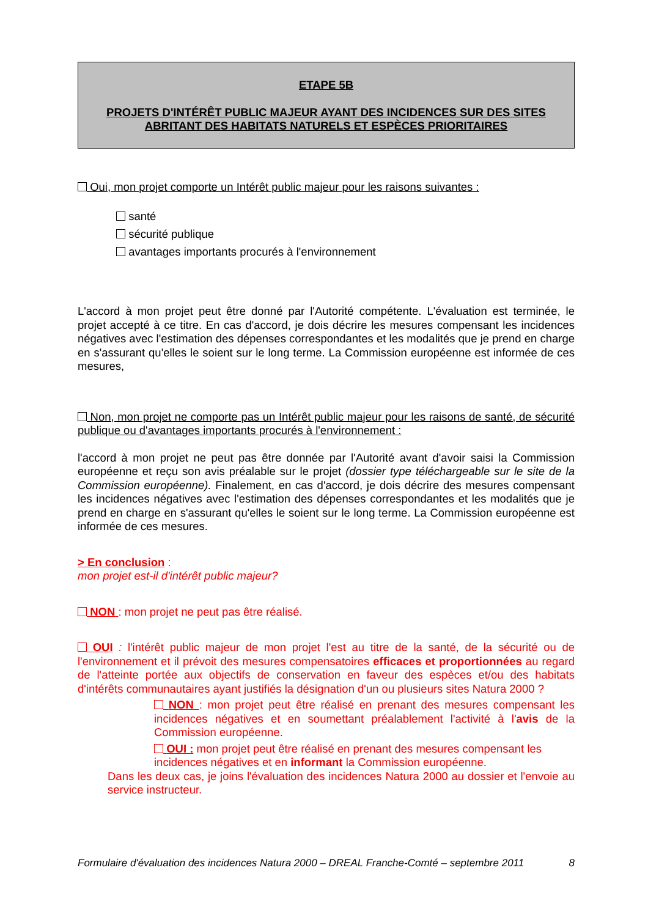ETAPE 5B
PROJETS D'INTÉRÊT PUBLIC MAJEUR AYANT DES INCIDENCES SUR DES SITES ABRITANT DES HABITATS NATURELS ET ESPÈCES PRIORITAIRES
Oui, mon projet comporte un Intérêt public majeur pour les raisons suivantes :
santé
sécurité publique
avantages importants procurés à l'environnement
L'accord à mon projet peut être donné par l'Autorité compétente. L'évaluation est terminée, le projet accepté à ce titre. En cas d'accord, je dois décrire les mesures compensant les incidences négatives avec l'estimation des dépenses correspondantes et les modalités que je prend en charge en s'assurant qu'elles le soient sur le long terme. La Commission européenne est informée de ces mesures,
Non, mon projet ne comporte pas un Intérêt public majeur pour les raisons de santé, de sécurité publique ou d'avantages importants procurés à l'environnement :
l'accord à mon projet ne peut pas être donnée par l'Autorité avant d'avoir saisi la Commission européenne et reçu son avis préalable sur le projet (dossier type téléchargeable sur le site de la Commission européenne). Finalement, en cas d'accord, je dois décrire des mesures compensant les incidences négatives avec l'estimation des dépenses correspondantes et les modalités que je prend en charge en s'assurant qu'elles le soient sur le long terme. La Commission européenne est informée de ces mesures.
> En conclusion :
mon projet est-il d'intérêt public majeur?
NON : mon projet ne peut pas être réalisé.
OUI : l'intérêt public majeur de mon projet l'est au titre de la santé, de la sécurité ou de l'environnement et il prévoit des mesures compensatoires efficaces et proportionnées au regard de l'atteinte portée aux objectifs de conservation en faveur des espèces et/ou des habitats d'intérêts communautaires ayant justifiés la désignation d'un ou plusieurs sites Natura 2000 ?
NON : mon projet peut être réalisé en prenant des mesures compensant les incidences négatives et en soumettant préalablement l'activité à l'avis de la Commission européenne.
OUI : mon projet peut être réalisé en prenant des mesures compensant les incidences négatives et en informant la Commission européenne.
Dans les deux cas, je joins l'évaluation des incidences Natura 2000 au dossier et l'envoie au service instructeur.
Formulaire d'évaluation des incidences Natura 2000 – DREAL Franche-Comté – septembre 2011 8